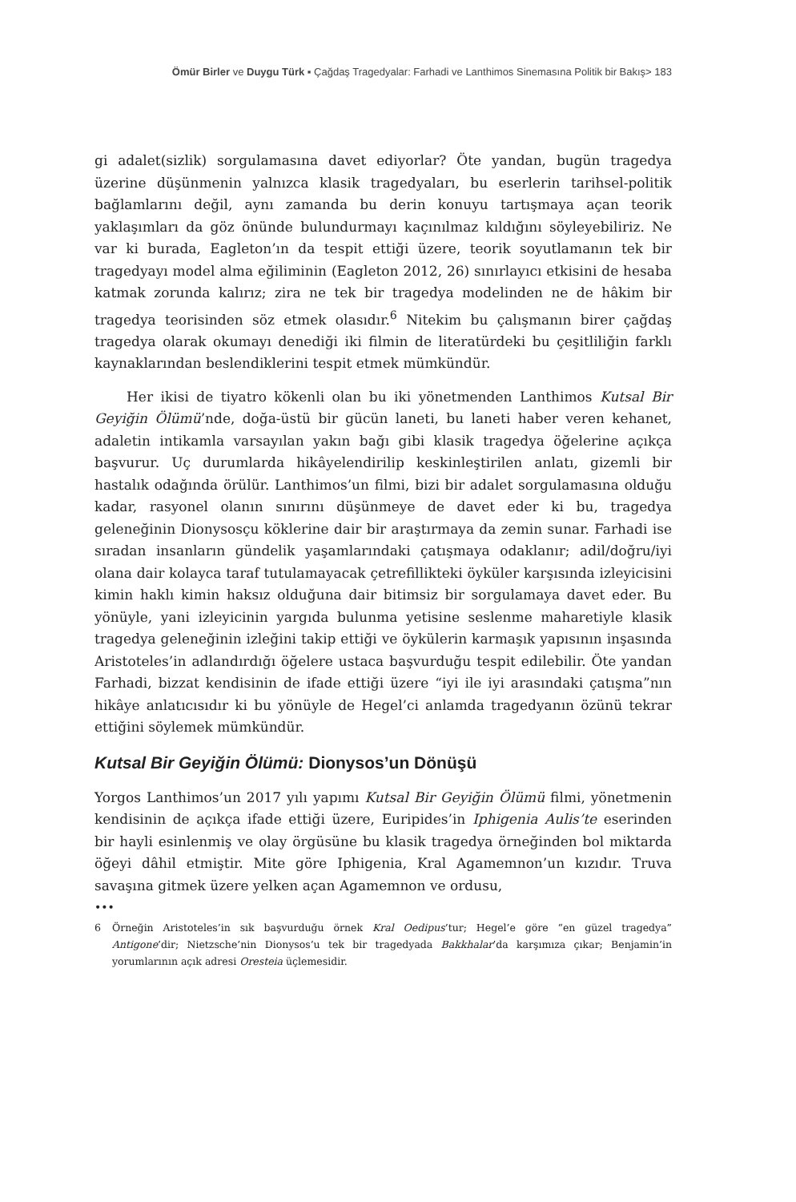Ömür Birler ve Duygu Türk ▪ Çağdaş Tragedyalar: Farhadi ve Lanthimos Sinemasına Politik bir Bakış> 183
gi adalet(sizlik) sorgulamasına davet ediyorlar? Öte yandan, bugün tragedya üzerine düşünmenin yalnızca klasik tragedyaları, bu eserlerin tarihsel-politik bağlamlarını değil, aynı zamanda bu derin konuyu tartışmaya açan teorik yaklaşımları da göz önünde bulundurmayı kaçınılmaz kıldığını söyleyebiliriz. Ne var ki burada, Eagleton’ın da tespit ettiği üzere, teorik soyutlamanın tek bir tragedyayı model alma eğiliminin (Eagleton 2012, 26) sınırlayıcı etkisini de hesaba katmak zorunda kalırız; zira ne tek bir tragedya modelinden ne de hâkim bir tragedya teorisinden söz etmek olasıdır.<sup>6</sup> Nitekim bu çalışmanın birer çağdaş tragedya olarak okumayı denediği iki filmin de literatürdeki bu çeşitliliğin farklı kaynaklarından beslendiklerini tespit etmek mümkündür.
Her ikisi de tiyatro kökenli olan bu iki yönetmenden Lanthimos Kutsal Bir Geyiğin Ölümü’nde, doğa-üstü bir gücün laneti, bu laneti haber veren kehanet, adaletin intikamla varsayılan yakın bağı gibi klasik tragedya öğelerine açıkça başvurur. Uç durumlarda hikâyelendirilip keskinleştirilen anlatı, gizemli bir hastalık odağında örülür. Lanthimos’un filmi, bizi bir adalet sorgulamasına olduğu kadar, rasyonel olanın sınırını düşünmeye de davet eder ki bu, tragedya geleneğinin Dionysosçu köklerine dair bir araştırmaya da zemin sunar. Farhadi ise sıradan insanların gündelik yaşamlarındaki çatışmaya odaklanır; adil/doğru/iyi olana dair kolayca taraf tutulamayacak çetrefillikteki öyküler karşısında izleyicisini kimin haklı kimin haksız olduğuna dair bitimsiz bir sorgulamaya davet eder. Bu yönüyle, yani izleyicinin yargıda bulunma yetisine seslenme maharetiyle klasik tragedya geleneğinin izleğini takip ettiği ve öykülerin karmaşık yapısının inşasında Aristoteles’in adlandırdığı öğelere ustaca başvurduğu tespit edilebilir. Öte yandan Farhadi, bizzat kendisinin de ifade ettiği üzere “iyi ile iyi arasındaki çatışma”nın hikâye anlatıcısıdır ki bu yönüyle de Hegel’ci anlamda tragedyanın özünü tekrar ettiğini söylemek mümkündür.
Kutsal Bir Geyiğin Ölümü: Dionysos’un Dönüşü
Yorgos Lanthimos’un 2017 yılı yapımı Kutsal Bir Geyiğin Ölümü filmi, yönetmenin kendisinin de açıkça ifade ettiği üzere, Euripides’in Iphigenia Aulis’te eserinden bir hayli esinlenmiş ve olay örgüsüne bu klasik tragedya örneğinden bol miktarda öğeyi dâhil etmiştir. Mite göre Iphigenia, Kral Agamemnon’un kızıdır. Truva savaşına gitmek üzere yelken açan Agamemnon ve ordusu,
•••
6 Örneğin Aristoteles’in sık başvurduğu örnek Kral Oedipus’tur; Hegel’e göre “en güzel tragedya” Antigone’dir; Nietzsche’nin Dionysos’u tek bir tragedyada Bakkhalar’da karşımıza çıkar; Benjamin’in yorumlarının açık adresi Oresteia üçlemesidir.